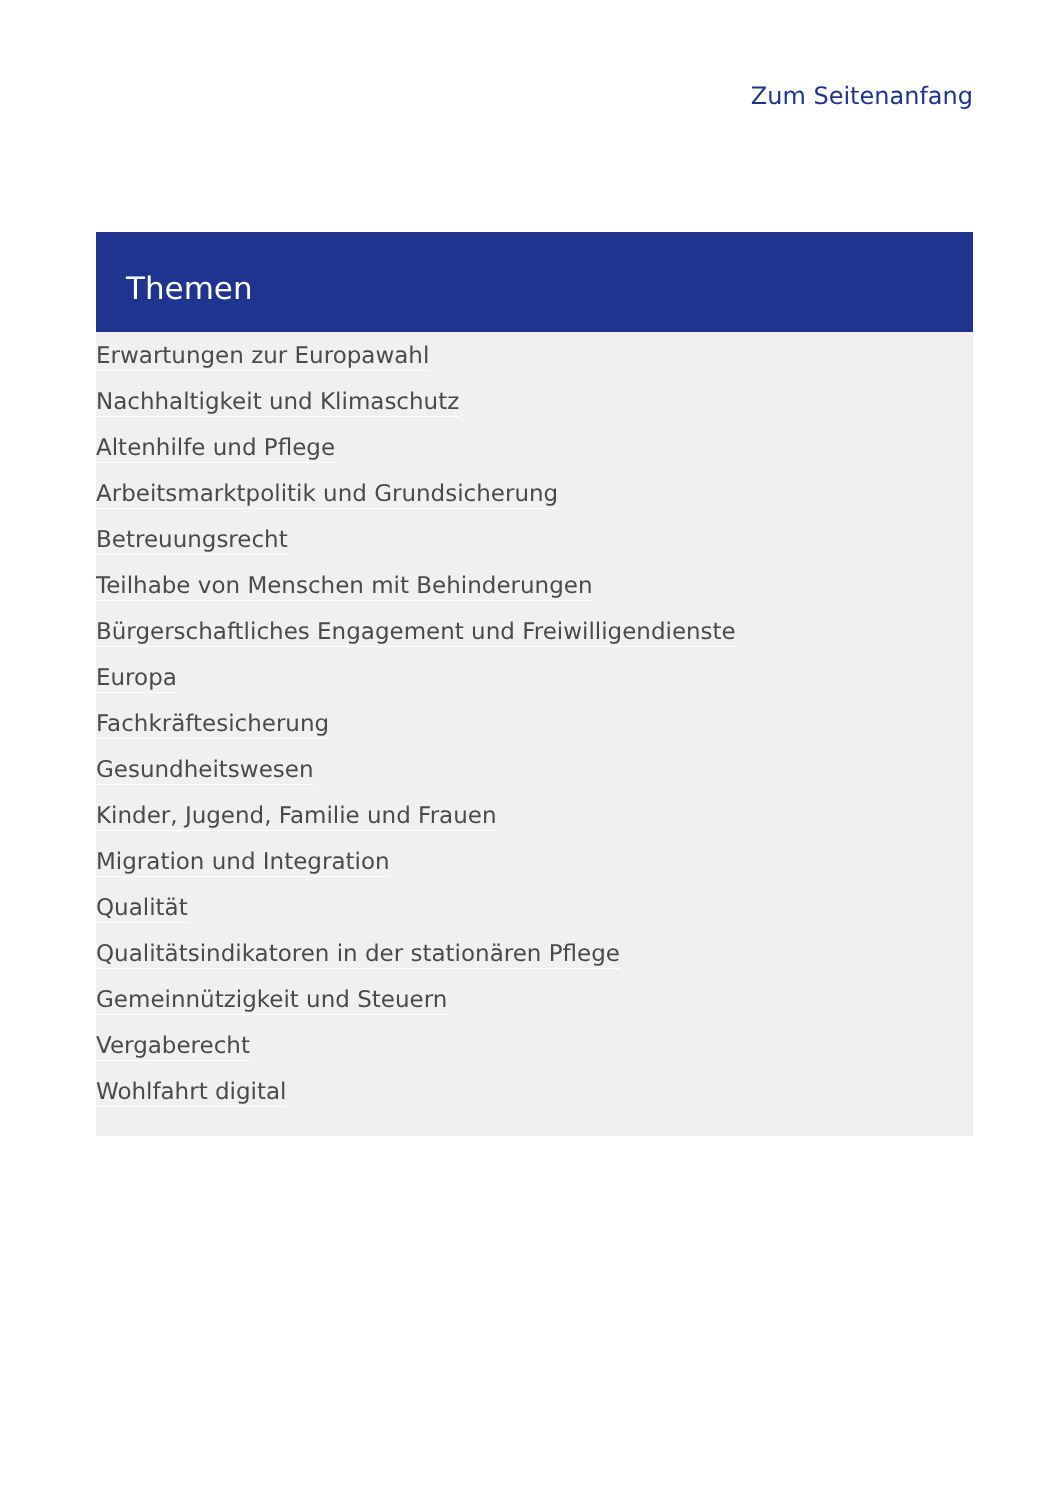Zum Seitenanfang
Themen
Erwartungen zur Europawahl
Nachhaltigkeit und Klimaschutz
Altenhilfe und Pflege
Arbeitsmarktpolitik und Grundsicherung
Betreuungsrecht
Teilhabe von Menschen mit Behinderungen
Bürgerschaftliches Engagement und Freiwilligendienste
Europa
Fachkräftesicherung
Gesundheitswesen
Kinder, Jugend, Familie und Frauen
Migration und Integration
Qualität
Qualitätsindikatoren in der stationären Pflege
Gemeinnützigkeit und Steuern
Vergaberecht
Wohlfahrt digital